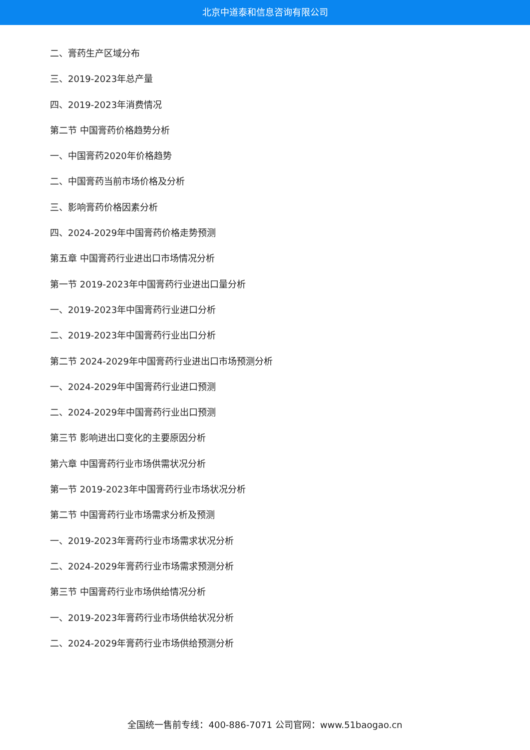北京中道泰和信息咨询有限公司
二、膏药生产区域分布
三、2019-2023年总产量
四、2019-2023年消费情况
第二节 中国膏药价格趋势分析
一、中国膏药2020年价格趋势
二、中国膏药当前市场价格及分析
三、影响膏药价格因素分析
四、2024-2029年中国膏药价格走势预测
第五章 中国膏药行业进出口市场情况分析
第一节 2019-2023年中国膏药行业进出口量分析
一、2019-2023年中国膏药行业进口分析
二、2019-2023年中国膏药行业出口分析
第二节 2024-2029年中国膏药行业进出口市场预测分析
一、2024-2029年中国膏药行业进口预测
二、2024-2029年中国膏药行业出口预测
第三节 影响进出口变化的主要原因分析
第六章 中国膏药行业市场供需状况分析
第一节 2019-2023年中国膏药行业市场状况分析
第二节 中国膏药行业市场需求分析及预测
一、2019-2023年膏药行业市场需求状况分析
二、2024-2029年膏药行业市场需求预测分析
第三节 中国膏药行业市场供给情况分析
一、2019-2023年膏药行业市场供给状况分析
二、2024-2029年膏药行业市场供给预测分析
全国统一售前专线：400-886-7071 公司官网：www.51baogao.cn